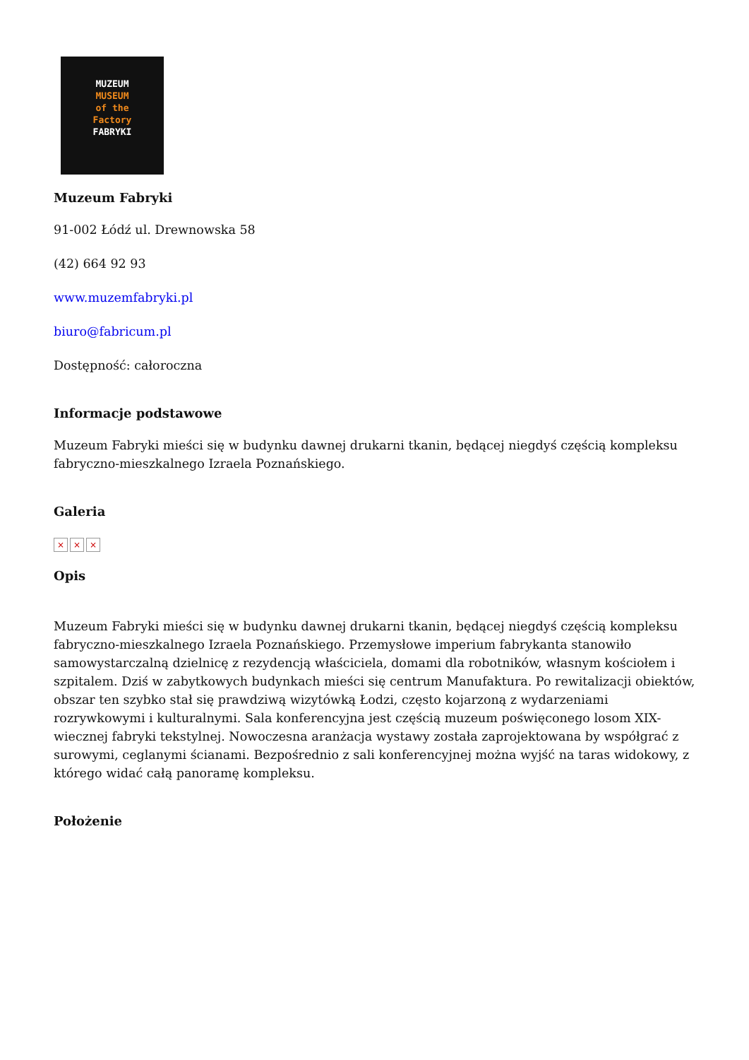MUZEUM
MUSEUM
of the
Factory
FABRYKI
Muzeum Fabryki
91-002 Łódź ul. Drewnowska 58
(42) 664 92 93
www.muzemfabryki.pl
biuro@fabricum.pl
Dostępność: całoroczna
Informacje podstawowe
Muzeum Fabryki mieści się w budynku dawnej drukarni tkanin, będącej niegdyś częścią kompleksu fabryczno-mieszkalnego Izraela Poznańskiego.
Galeria
× × ×
Opis
Muzeum Fabryki mieści się w budynku dawnej drukarni tkanin, będącej niegdyś częścią kompleksu fabryczno-mieszkalnego Izraela Poznańskiego. Przemysłowe imperium fabrykanta stanowiło samowystarczalną dzielnicę z rezydencją właściciela, domami dla robotników, własnym kościołem i szpitalem. Dziś w zabytkowych budynkach mieści się centrum Manufaktura. Po rewitalizacji obiektów, obszar ten szybko stał się prawdziwą wizytówką Łodzi, często kojarzoną z wydarzeniami rozrywkowymi i kulturalnymi. Sala konferencyjna jest częścią muzeum poświęconego losom XIX-wiecznej fabryki tekstylnej. Nowoczesna aranżacja wystawy została zaprojektowana by współgrać z surowymi, ceglanymi ścianami. Bezpośrednio z sali konferencyjnej można wyjść na taras widokowy, z którego widać całą panoramę kompleksu.
Położenie